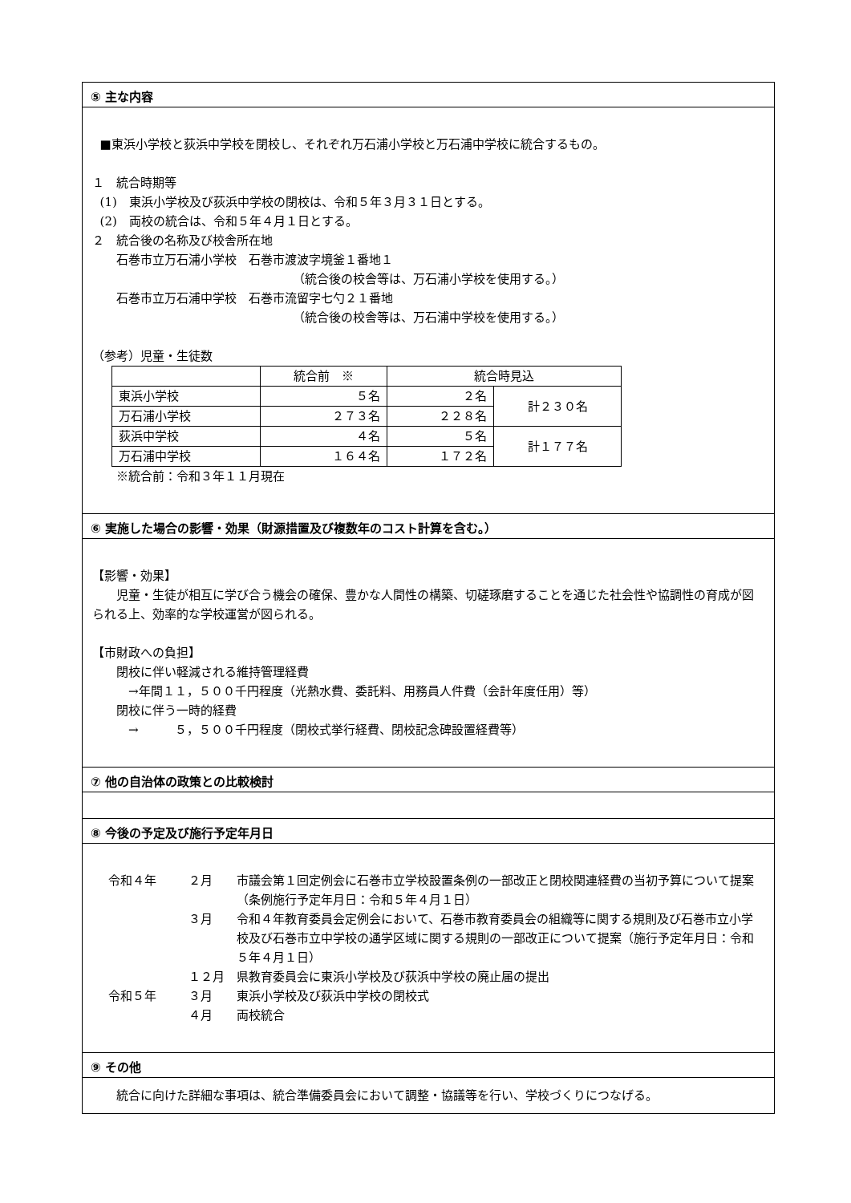⑤ 主な内容
■東浜小学校と荻浜中学校を閉校し、それぞれ万石浦小学校と万石浦中学校に統合するもの。
１　統合時期等
(1)　東浜小学校及び荻浜中学校の閉校は、令和５年３月３１日とする。
(2)　両校の統合は、令和５年４月１日とする。
２　統合後の名称及び校舎所在地
　　石巻市立万石浦小学校　石巻市渡波字境釜１番地１
（統合後の校舎等は、万石浦小学校を使用する。）
　　石巻市立万石浦中学校　石巻市流留字七勺２１番地
（統合後の校舎等は、万石浦中学校を使用する。）
（参考）児童・生徒数
| | 統合前 ※ | 統合時見込 | |
| 東浜小学校 | ５名 | ２名 | 計２３０名 |
| 万石浦小学校 | ２７３名 | ２２８名 | |
| 荻浜中学校 | ４名 | ５名 | 計１７７名 |
| 万石浦中学校 | １６４名 | １７２名 | |
　　※統合前：令和３年１１月現在
⑥ 実施した場合の影響・効果（財源措置及び複数年のコスト計算を含む。）
【影響・効果】
　　児童・生徒が相互に学び合う機会の確保、豊かな人間性の構築、切磋琢磨することを通じた社会性や協調性の育成が図られる上、効率的な学校運営が図られる。
【市財政への負担】
　　閉校に伴い軽減される維持管理経費
　　　→年間１１，５００千円程度（光熱水費、委託料、用務員人件費（会計年度任用）等）
　　閉校に伴う一時的経費
　　　→　　　５，５００千円程度（閉校式挙行経費、閉校記念碑設置経費等）
⑦ 他の自治体の政策との比較検討
⑧ 今後の予定及び施行予定年月日
| 令和４年 | ２月 | 市議会第１回定例会に石巻市立学校設置条例の一部改正と閉校関連経費の当初予算について提案（条例施行予定年月日：令和５年４月１日） |
| | ３月 | 令和４年教育委員会定例会において、石巻市教育委員会の組織等に関する規則及び石巻市立小学校及び石巻市立中学校の通学区域に関する規則の一部改正について提案（施行予定年月日：令和５年４月１日） |
| | １２月 | 県教育委員会に東浜小学校及び荻浜中学校の廃止届の提出 |
| 令和５年 | ３月 | 東浜小学校及び荻浜中学校の閉校式 |
| | ４月 | 両校統合 |
⑨ その他
　　統合に向けた詳細な事項は、統合準備委員会において調整・協議等を行い、学校づくりにつなげる。